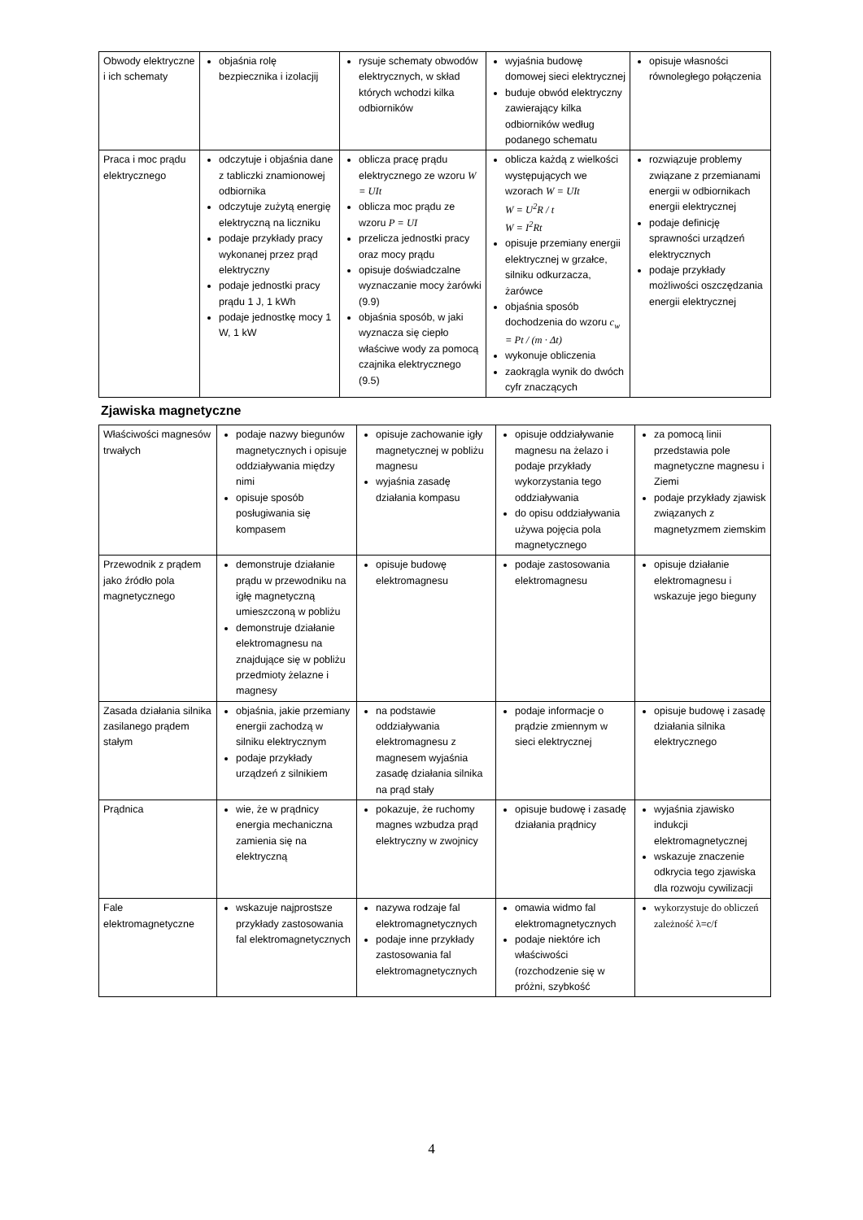| Obwody elektryczne i ich schematy | objaśnia rolę bezpiecznika i izolacjij | rysuje schematy obwodów elektrycznych, w skład których wchodzi kilka odbiorników | wyjaśnia budowę domowej sieci elektrycznej buduje obwód elektryczny zawierający kilka odbiorników według podanego schematu | opisuje własności równoległego połączenia |
| Praca i moc prądu elektrycznego | odczytuje i objaśnia dane z tabliczki znamionowej odbiornika odczytuje zużytą energię elektryczną na liczniku podaje przykłady pracy wykonanej przez prąd elektryczny podaje jednostki pracy prądu 1 J, 1 kWh podaje jednostkę mocy 1 W, 1 kW | oblicza pracę prądu elektrycznego ze wzoru W = UIt oblicza moc prądu ze wzoru P = UI przelicza jednostki pracy oraz mocy prądu opisuje doświadczalne wyznaczanie mocy żarówki (9.9) objaśnia sposób, w jaki wyznacza się ciepło właściwe wody za pomocą czajnika elektrycznego (9.5) | oblicza każdą z wielkości występujących we wzorach W = UIt W = U<sup>2</sup>R / t W = I<sup>2</sup>Rt opisuje przemiany energii elektrycznej w grzałce, silniku odkurzacza, żarówce objaśnia sposób dochodzenia do wzoru c<sub>w</sub> = Pt / (m · Δt) wykonuje obliczenia zaokrągla wynik do dwóch cyfr znaczących | rozwiązuje problemy związane z przemianami energii w odbiornikach energii elektrycznej podaje definicję sprawności urządzeń elektrycznych podaje przykłady możliwości oszczędzania energii elektrycznej |
Zjawiska magnetyczne
| Właściwości magnesów trwałych | podaje nazwy biegunów magnetycznych i opisuje oddziaływania między nimi opisuje sposób posługiwania się kompasem | opisuje zachowanie igły magnetycznej w pobliżu magnesu wyjaśnia zasadę działania kompasu | opisuje oddziaływanie magnesu na żelazo i podaje przykłady wykorzystania tego oddziaływania do opisu oddziaływania używa pojęcia pola magnetycznego | za pomocą linii przedstawia pole magnetyczne magnesu i Ziemi podaje przykłady zjawisk związanych z magnetyzmem ziemskim |
| Przewodnik z prądem jako źródło pola magnetycznego | demonstruje działanie prądu w przewodniku na igłę magnetyczną umieszczoną w pobliżu demonstruje działanie elektromagnesu na znajdujące się w pobliżu przedmioty żelazne i magnesy | opisuje budowę elektromagnesu | podaje zastosowania elektromagnesu | opisuje działanie elektromagnesu i wskazuje jego bieguny |
| Zasada działania silnika zasilanego prądem stałym | objaśnia, jakie przemiany energii zachodzą w silniku elektrycznym podaje przykłady urządzeń z silnikiem | na podstawie oddziaływania elektromagnesu z magnesem wyjaśnia zasadę działania silnika na prąd stały | podaje informacje o prądzie zmiennym w sieci elektrycznej | opisuje budowę i zasadę działania silnika elektrycznego |
| Prądnica | wie, że w prądnicy energia mechaniczna zamienia się na elektryczną | pokazuje, że ruchomy magnes wzbudza prąd elektryczny w zwojnicy | opisuje budowę i zasadę działania prądnicy | wyjaśnia zjawisko indukcji elektromagnetycznej wskazuje znaczenie odkrycia tego zjawiska dla rozwoju cywilizacji |
| Fale elektromagnetyczne | wskazuje najprostsze przykłady zastosowania fal elektromagnetycznych | nazywa rodzaje fal elektromagnetycznych podaje inne przykłady zastosowania fal elektromagnetycznych | omawia widmo fal elektromagnetycznych podaje niektóre ich właściwości (rozchodzenie się w próżni, szybkość | wykorzystuje do obliczeń zależność λ=c/f |
4